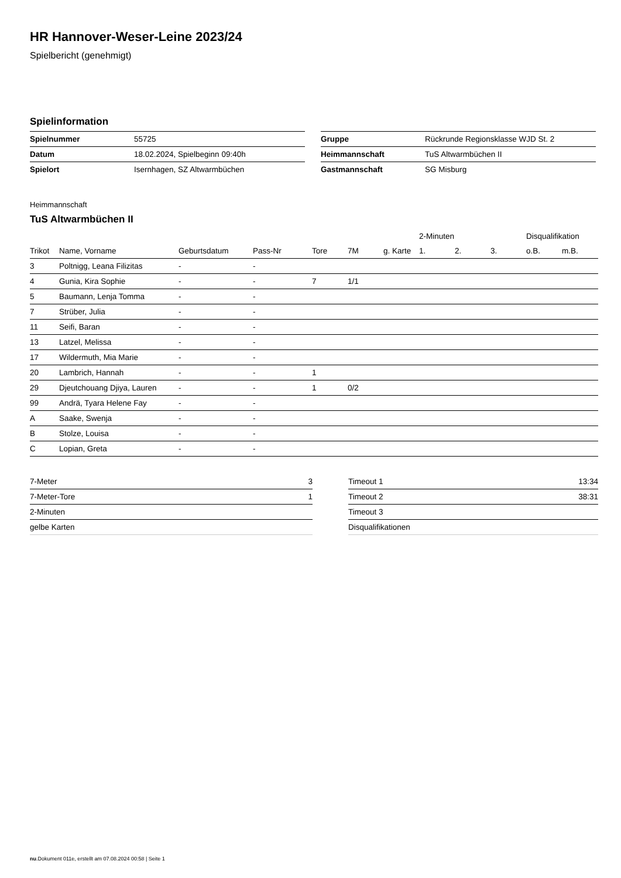HR Hannover-Weser-Leine 2023/24
Spielbericht (genehmigt)
Spielinformation
| Spielnummer | 55725 |
| Datum | 18.02.2024, Spielbeginn 09:40h |
| Spielort | Isernhagen, SZ Altwarmbüchen |
| Gruppe | Rückrunde Regionsklasse WJD St. 2 |
| Heimmannschaft | TuS Altwarmbüchen II |
| Gastmannschaft | SG Misburg |
Heimmannschaft
TuS Altwarmbüchen II
| | | | | | | | 2-Minuten | | | Disqualifikation | |
| --- | --- | --- | --- | --- | --- | --- | --- | --- | --- | --- | --- |
| Trikot | Name, Vorname | Geburtsdatum | Pass-Nr | Tore | 7M | g. Karte | 1. | 2. | 3. | o.B. | m.B. |
| 3 | Poltnigg, Leana Filizitas | - | - | | | | | | | | |
| 4 | Gunia, Kira Sophie | - | - | 7 | 1/1 | | | | | | |
| 5 | Baumann, Lenja Tomma | - | - | | | | | | | | |
| 7 | Strüber, Julia | - | - | | | | | | | | |
| 11 | Seifi, Baran | - | - | | | | | | | | |
| 13 | Latzel, Melissa | - | - | | | | | | | | |
| 17 | Wildermuth, Mia Marie | - | - | | | | | | | | |
| 20 | Lambrich, Hannah | - | - | 1 | | | | | | | |
| 29 | Djeutchouang Djiya, Lauren | - | - | 1 | 0/2 | | | | | | |
| 99 | Andrä, Tyara Helene Fay | - | - | | | | | | | | |
| A | Saake, Swenja | - | - | | | | | | | | |
| B | Stolze, Louisa | - | - | | | | | | | | |
| C | Lopian, Greta | - | - | | | | | | | | |
| 7-Meter | 3 |
| 7-Meter-Tore | 1 |
| 2-Minuten | |
| gelbe Karten | |
| Timeout 1 | 13:34 |
| Timeout 2 | 38:31 |
| Timeout 3 | |
| Disqualifikationen | |
nu.Dokument 011e, erstellt am 07.08.2024 00:58 | Seite 1